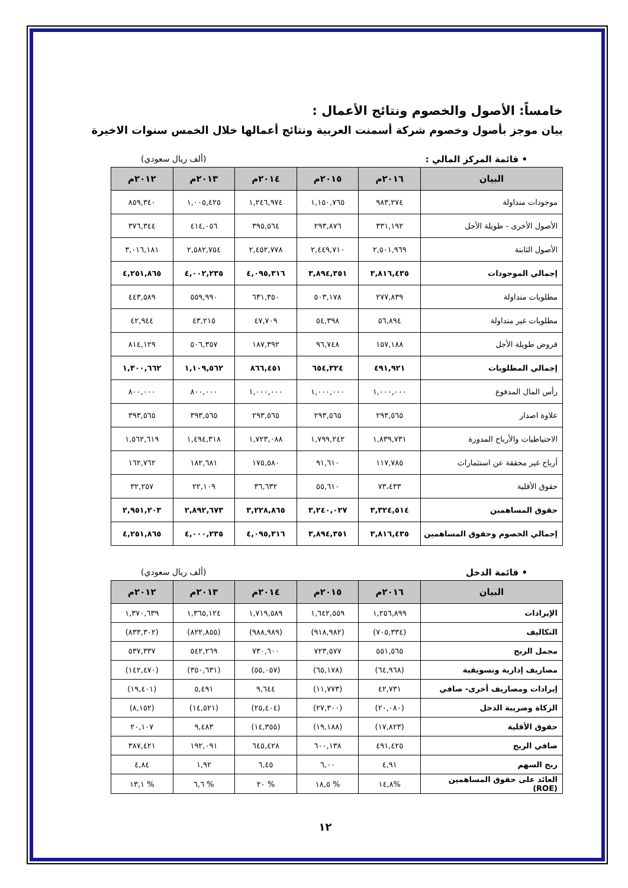خامساً: الأصول والخصوم ونتائج الأعمال :
بيان موجز بأصول وخصوم شركة أسمنت العربية ونتائج أعمالها خلال الخمس سنوات الاخيرة
• قائمة المركز المالي : (ألف ريال سعودي)
| البيان | ٢٠١٦م | ٢٠١٥م | ٢٠١٤م | ٢٠١٣م | ٢٠١٢م |
| --- | --- | --- | --- | --- | --- |
| موجودات متداولة | ٩٨٣,٢٧٤ | ١,١٥٠,٧٦٥ | ١,٢٤٦,٩٧٤ | ١,٠٠٥,٤٢٥ | ٨٥٩,٣٤٠ |
| الأصول الأخرى - طويلة الأجل | ٣٣١,١٩٢ | ٢٩٣,٨٧٦ | ٣٩٥,٥٦٤ | ٤١٤,٠٥٦ | ٣٧٦,٣٤٤ |
| الأصول الثابتة | ٢,٥٠١,٩٦٩ | ٢,٤٤٩,٧١٠ | ٢,٤٥٢,٧٧٨ | ٢,٥٨٢,٧٥٤ | ٣,٠١٦,١٨١ |
| إجمالي الموجودات | ٣,٨١٦,٤٣٥ | ٣,٨٩٤,٣٥١ | ٤,٠٩٥,٣١٦ | ٤,٠٠٢,٢٣٥ | ٤,٢٥١,٨٦٥ |
| مطلوبات متداولة | ٢٧٧,٨٣٩ | ٥٠٣,١٧٨ | ٦٣١,٣٥٠ | ٥٥٩,٩٩٠ | ٤٤٣,٥٨٩ |
| مطلوبات غير متداولة | ٥٦,٨٩٤ | ٥٤,٣٩٨ | ٤٧,٧٠٩ | ٤٣,٢١٥ | ٤٢,٩٤٤ |
| قروض طويلة الأجل | ١٥٧,١٨٨ | ٩٦,٧٤٨ | ١٨٧,٣٩٢ | ٥٠٦,٣٥٧ | ٨١٤,١٢٩ |
| إجمالي المطلوبات | ٤٩١,٩٢١ | ٦٥٤,٣٢٤ | ٨٦٦,٤٥١ | ١,١٠٩,٥٦٢ | ١,٣٠٠,٦٦٢ |
| رأس المال المدفوع | ١,٠٠٠,٠٠٠ | ١,٠٠٠,٠٠٠ | ١,٠٠٠,٠٠٠ | ٨٠٠,٠٠٠ | ٨٠٠,٠٠٠ |
| علاوة اصدار | ٢٩٣,٥٦٥ | ٢٩٣,٥٦٥ | ٢٩٣,٥٦٥ | ٣٩٣,٥٦٥ | ٣٩٣,٥٦٥ |
| الاحتياطيات والأرباح المدورة | ١,٨٣٩,٧٣١ | ١,٧٩٩,٢٤٢ | ١,٧٢٣,٠٨٨ | ١,٤٩٤,٣١٨ | ١,٥٦٢,٦١٩ |
| أرباح غير محققة عن استثمارات | ١١٧,٧٨٥ | ٩١,٦١٠ | ١٧٥,٥٨٠ | ١٨٢,٦٨١ | ١٦٢,٧٦٢ |
| حقوق الأقلية | ٧٣،٤٣٣ | ٥٥,٦١٠ | ٣٦,٦٣٢ | ٢٢,١٠٩ | ٣٢,٢٥٧ |
| حقوق المساهمين | ٣,٣٢٤,٥١٤ | ٣,٢٤٠,٠٢٧ | ٣,٢٢٨,٨٦٥ | ٢,٨٩٢,٦٧٣ | ٢,٩٥١,٢٠٣ |
| إجمالي الخصوم وحقوق المساهمين | ٣,٨١٦,٤٣٥ | ٣,٨٩٤,٣٥١ | ٤,٠٩٥,٣١٦ | ٤,٠٠٠,٢٣٥ | ٤,٢٥١,٨٦٥ |
• قائمة الدخل (ألف ريال سعودي)
| البيان | ٢٠١٦م | ٢٠١٥م | ٢٠١٤م | ٢٠١٣م | ٢٠١٢م |
| --- | --- | --- | --- | --- | --- |
| الإيرادات | ١,٢٥٦,٨٩٩ | ١,٦٤٢,٥٥٩ | ١,٧١٩,٥٨٩ | ١,٣٦٥,١٢٤ | ١,٣٧٠,٦٣٩ |
| التكاليف | (٧٠٥,٣٣٤) | (٩١٨,٩٨٢) | (٩٨٨,٩٨٩) | (٨٢٢,٨٥٥) | (٨٣٣,٣٠٢) |
| مجمل الربح | ٥٥١,٥٦٥ | ٧٢٣,٥٧٧ | ٧٣٠,٦٠٠ | ٥٤٢,٢٦٩ | ٥٣٧,٣٣٧ |
| مصاريف إدارية وتسويقية | (٦٤,٩٦٨) | (٦٥,١٧٨) | (٥٥,٠٥٧) | (٣٥٠,٦٣١) | (١٤٢,٤٧٠) |
| إيرادات ومصاريف أخرى- صافي | ٤٢,٧٣١ | (١١,٧٧٣) | ٩,٦٤٤ | ٥,٤٩١ | (١٩,٤٠١) |
| الزكاة وضريبة الدخل | (٢٠,٠٨٠) | (٢٧,٣٠٠) | (٢٥,٤٠٤) | (١٤,٥٢١) | (٨,١٥٢) |
| حقوق الأقلية | (١٧,٨٢٣) | (١٩,١٨٨) | (١٤,٣٥٥) | ٩,٤٨٣ | ٢٠,١٠٧ |
| صافي الربح | ٤٩١,٤٢٥ | ٦٠٠,١٣٨ | ٦٤٥,٤٢٨ | ١٩٢,٠٩١ | ٣٨٧,٤٢١ |
| ربح السهم | ٤,٩١ | ٦,٠٠ | ٦,٤٥ | ١,٩٢ | ٤,٨٤ |
| العائد على حقوق المساهمين (ROE) | %١٤,٨ | % ١٨,٥ | % ٢٠ | % ٦,٦ | % ١٣,١ |
١٢